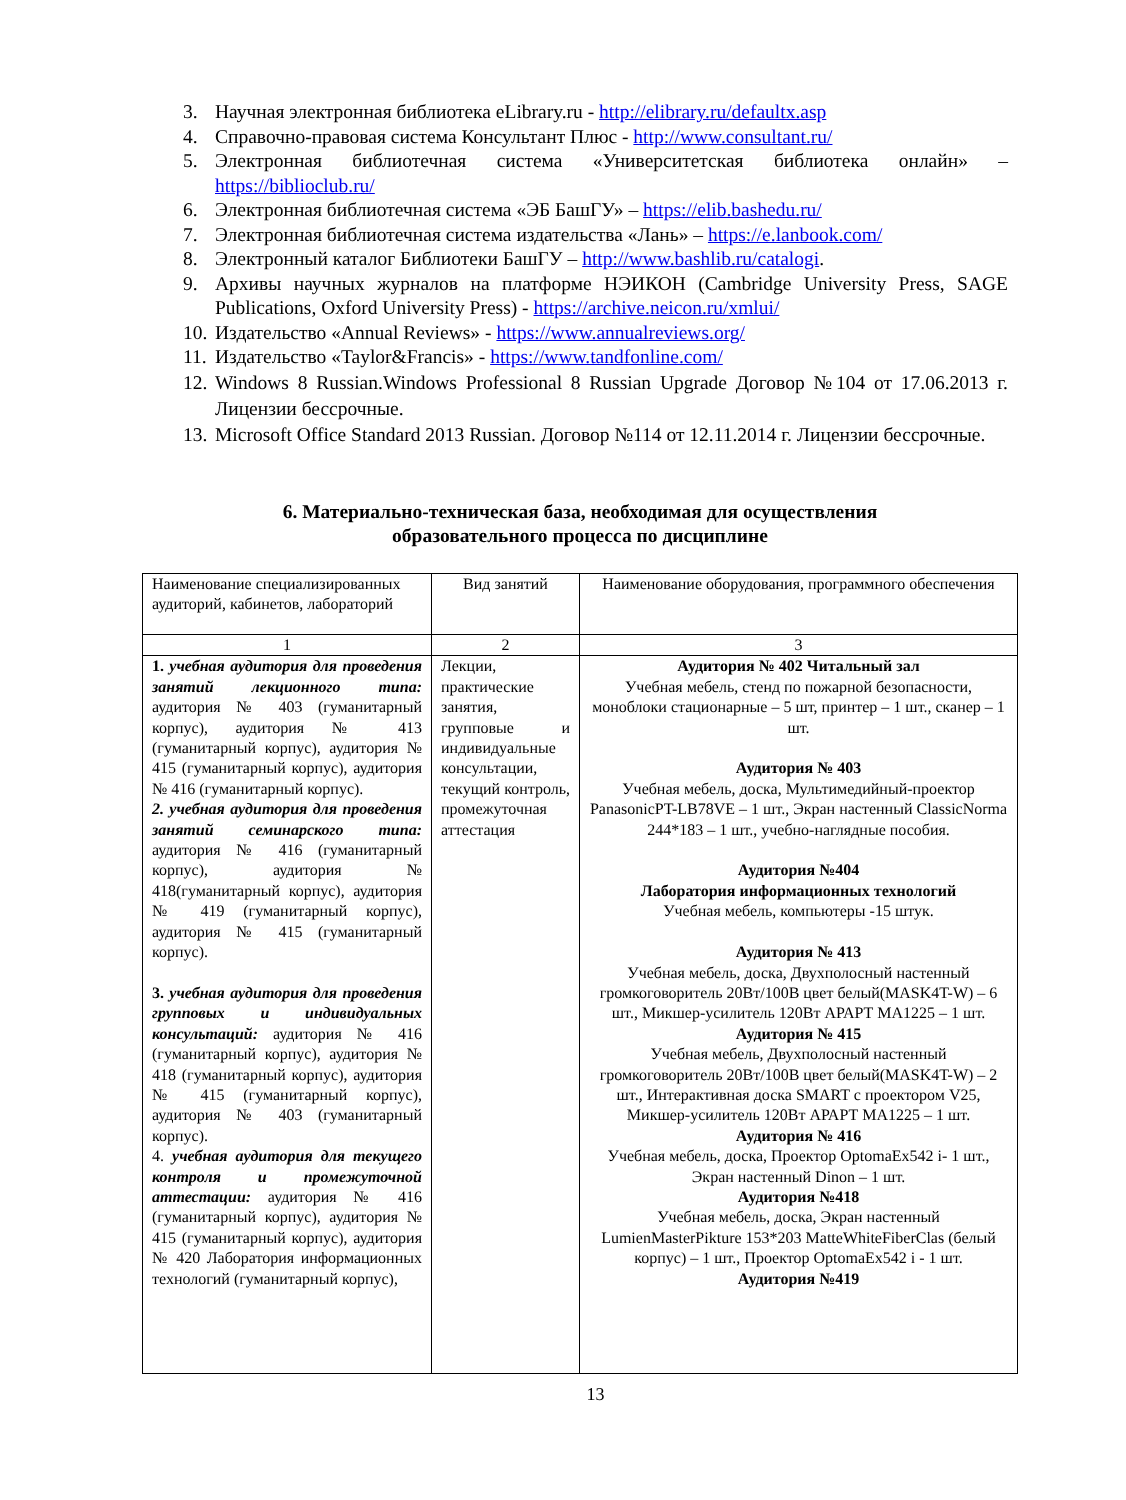3. Научная электронная библиотека eLibrary.ru - http://elibrary.ru/defaultx.asp
4. Справочно-правовая система Консультант Плюс - http://www.consultant.ru/
5. Электронная библиотечная система «Университетская библиотека онлайн» – https://biblioclub.ru/
6. Электронная библиотечная система «ЭБ БашГУ» – https://elib.bashedu.ru/
7. Электронная библиотечная система издательства «Лань» – https://e.lanbook.com/
8. Электронный каталог Библиотеки БашГУ – http://www.bashlib.ru/catalogi.
9. Архивы научных журналов на платформе НЭИКОН (Cambridge University Press, SAGE Publications, Oxford University Press) - https://archive.neicon.ru/xmlui/
10.
Издательство «Annual Reviews» - https://www.annualreviews.org/
11.
Издательство «Taylor&Francis» - https://www.tandfonline.com/
12.
Windows 8 Russian.Windows Professional 8 Russian Upgrade Договор №104 от 17.06.2013 г. Лицензии бессрочные.
13.
Microsoft Office Standard 2013 Russian. Договор №114 от 12.11.2014 г. Лицензии бессрочные.
6. Материально-техническая база, необходимая для осуществления
образовательного процесса по дисциплине
| Наименование специализированных аудиторий, кабинетов, лабораторий | Вид занятий | Наименование оборудования, программного обеспечения |
| 1 | 2 | 3 |
| 1. учебная аудитория для проведения занятий лекционного типа: аудитория № 403 (гуманитарный корпус), аудитория № 413 (гуманитарный корпус), аудитория № 415 (гуманитарный корпус), аудитория № 416 (гуманитарный корпус). 2. учебная аудитория для проведения занятий семинарского типа: аудитория № 416 (гуманитарный корпус), аудитория № 418(гуманитарный корпус), аудитория № 419 (гуманитарный корпус), аудитория № 415 (гуманитарный корпус). 3. учебная аудитория для проведения групповых и индивидуальных консультаций: аудитория № 416 (гуманитарный корпус), аудитория № 418 (гуманитарный корпус), аудитория № 415 (гуманитарный корпус), аудитория № 403 (гуманитарный корпус). 4. учебная аудитория для текущего контроля и промежуточной аттестации: аудитория № 416 (гуманитарный корпус), аудитория № 415 (гуманитарный корпус), аудитория № 420 Лаборатория информационных технологий (гуманитарный корпус), | Лекции, практические занятия, групповые и индивидуальные консультации, текущий контроль, промежуточная аттестация | Аудитория № 402 Читальный зал Учебная мебель, стенд по пожарной безопасности, моноблоки стационарные – 5 шт, принтер – 1 шт., сканер – 1 шт. Аудитория № 403 Учебная мебель, доска, Мультимедийный-проектор PanasonicPT-LB78VE – 1 шт., Экран настенный ClassicNorma 244*183 – 1 шт., учебно-наглядные пособия. Аудитория №404 Лаборатория информационных технологий Учебная мебель, компьютеры -15 штук. Аудитория № 413 Учебная мебель, доска, Двухполосный настенный громкоговоритель 20Вт/100В цвет белый(MASK4T-W) – 6 шт., Микшер-усилитель 120Вт АРАРТ МА1225 – 1 шт. Аудитория № 415 Учебная мебель, Двухполосный настенный громкоговоритель 20Вт/100В цвет белый(MASK4T-W) – 2 шт., Интерактивная доска SMART с проектором V25, Микшер-усилитель 120Вт АРАРТ МА1225 – 1 шт. Аудитория № 416 Учебная мебель, доска, Проектор OptomaEx542 i- 1 шт., Экран настенный Dinon – 1 шт. Аудитория №418 Учебная мебель, доска, Экран настенный LumienMasterPikture 153*203 MatteWhiteFiberClas (белый корпус) – 1 шт., Проектор OptomaEx542 i - 1 шт. Аудитория №419 |
13